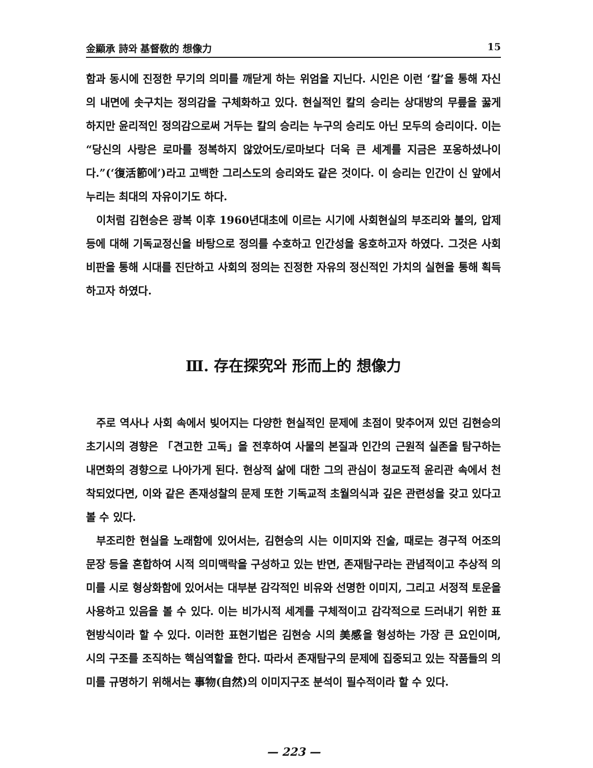金顯承 詩와 基督敎的 想像力 15
함과 동시에 진정한 무기의 의미를 깨닫게 하는 위엄을 지닌다. 시인은 이런 ‘칼’을 통해 자신의 내면에 솟구치는 정의감을 구체화하고 있다. 현실적인 칼의 승리는 상대방의 무릎을 꿇게 하지만 윤리적인 정의감으로써 거두는 칼의 승리는 누구의 승리도 아닌 모두의 승리이다. 이는 “당신의 사랑은 로마를 정복하지 않았어도/로마보다 더욱 큰 세계를 지금은 포옹하셨나이다.”(‘復活節에’)라고 고백한 그리스도의 승리와도 같은 것이다. 이 승리는 인간이 신 앞에서 누리는 최대의 자유이기도 하다.
이처럼 김현승은 광복 이후 1960년대초에 이르는 시기에 사회현실의 부조리와 불의, 압제 등에 대해 기독교정신을 바탕으로 정의를 수호하고 인간성을 옹호하고자 하였다. 그것은 사회비판을 통해 시대를 진단하고 사회의 정의는 진정한 자유의 정신적인 가치의 실현을 통해 획득하고자 하였다.
Ⅲ. 存在探究와 形而上的 想像力
주로 역사나 사회 속에서 빚어지는 다양한 현실적인 문제에 초점이 맞추어져 있던 김현승의 초기시의 경향은 「견고한 고독」을 전후하여 사물의 본질과 인간의 근원적 실존을 탐구하는 내면화의 경향으로 나아가게 된다. 현상적 삶에 대한 그의 관심이 청교도적 윤리관 속에서 천착되었다면, 이와 같은 존재성찰의 문제 또한 기독교적 초월의식과 깊은 관련성을 갖고 있다고 볼 수 있다.
부조리한 현실을 노래함에 있어서는, 김현승의 시는 이미지와 진술, 때로는 경구적 어조의 문장 등을 혼합하여 시적 의미맥락을 구성하고 있는 반면, 존재탐구라는 관념적이고 추상적 의미를 시로 형상화함에 있어서는 대부분 감각적인 비유와 선명한 이미지, 그리고 서정적 토운을 사용하고 있음을 볼 수 있다. 이는 비가시적 세계를 구체적이고 감각적으로 드러내기 위한 표현방식이라 할 수 있다. 이러한 표현기법은 김현승 시의 美感을 형성하는 가장 큰 요인이며, 시의 구조를 조직하는 핵심역할을 한다. 따라서 존재탐구의 문제에 집중되고 있는 작품들의 의미를 규명하기 위해서는 事物(自然)의 이미지구조 분석이 필수적이라 할 수 있다.
— 223 —